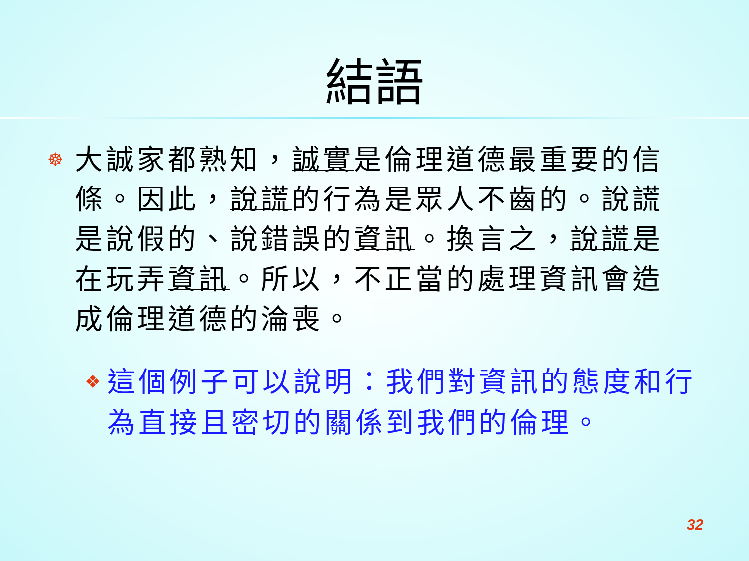結語
☸
大誠家都熟知，誠實是倫理道德最重要的信條。因此，說謊的行為是眾人不齒的。說謊是說假的、說錯誤的資訊。換言之，說謊是在玩弄資訊。所以，不正當的處理資訊會造成倫理道德的淪喪。
❖
這個例子可以說明：我們對資訊的態度和行為直接且密切的關係到我們的倫理。
32